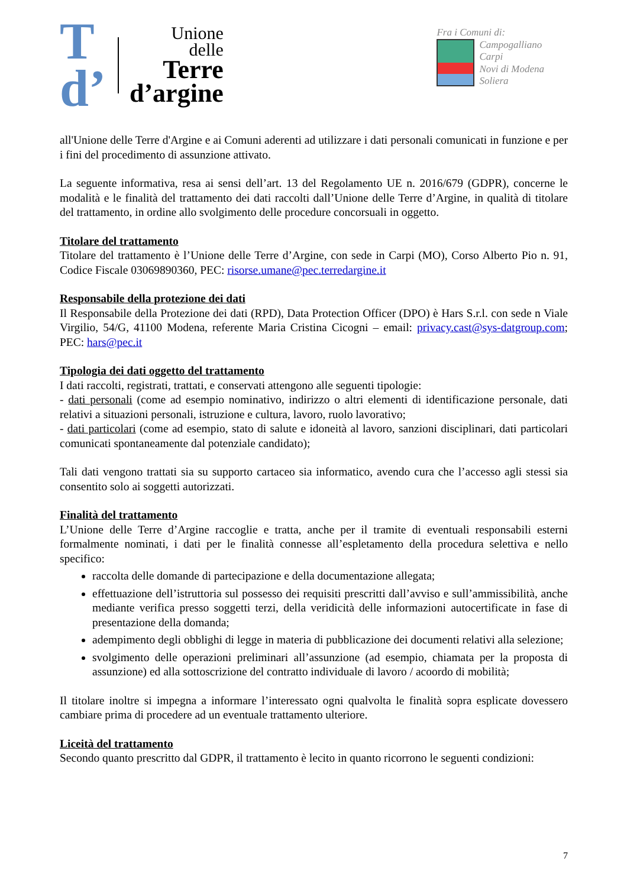T
d’
Unione
delle
Terre
d’argine
Fra i Comuni di:
Campogalliano
Carpi
Novi di Modena
Soliera
all'Unione delle Terre d'Argine e ai Comuni aderenti ad utilizzare i dati personali comunicati in funzione e per i fini del procedimento di assunzione attivato.
La seguente informativa, resa ai sensi dell’art. 13 del Regolamento UE n. 2016/679 (GDPR), concerne le modalità e le finalità del trattamento dei dati raccolti dall’Unione delle Terre d’Argine, in qualità di titolare del trattamento, in ordine allo svolgimento delle procedure concorsuali in oggetto.
Titolare del trattamento
Titolare del trattamento è l’Unione delle Terre d’Argine, con sede in Carpi (MO), Corso Alberto Pio n. 91, Codice Fiscale 03069890360, PEC: risorse.umane@pec.terredargine.it
Responsabile della protezione dei dati
Il Responsabile della Protezione dei dati (RPD), Data Protection Officer (DPO) è Hars S.r.l. con sede n Viale Virgilio, 54/G, 41100 Modena, referente Maria Cristina Cicogni – email: privacy.cast@sys-datgroup.com; PEC: hars@pec.it
Tipologia dei dati oggetto del trattamento
I dati raccolti, registrati, trattati, e conservati attengono alle seguenti tipologie:
- dati personali (come ad esempio nominativo, indirizzo o altri elementi di identificazione personale, dati relativi a situazioni personali, istruzione e cultura, lavoro, ruolo lavorativo;
- dati particolari (come ad esempio, stato di salute e idoneità al lavoro, sanzioni disciplinari, dati particolari comunicati spontaneamente dal potenziale candidato);
Tali dati vengono trattati sia su supporto cartaceo sia informatico, avendo cura che l’accesso agli stessi sia consentito solo ai soggetti autorizzati.
Finalità del trattamento
L’Unione delle Terre d’Argine raccoglie e tratta, anche per il tramite di eventuali responsabili esterni formalmente nominati, i dati per le finalità connesse all’espletamento della procedura selettiva e nello specifico:
raccolta delle domande di partecipazione e della documentazione allegata;
effettuazione dell’istruttoria sul possesso dei requisiti prescritti dall’avviso e sull’ammissibilità, anche mediante verifica presso soggetti terzi, della veridicità delle informazioni autocertificate in fase di presentazione della domanda;
adempimento degli obblighi di legge in materia di pubblicazione dei documenti relativi alla selezione;
svolgimento delle operazioni preliminari all’assunzione (ad esempio, chiamata per la proposta di assunzione) ed alla sottoscrizione del contratto individuale di lavoro / acoordo di mobilità;
Il titolare inoltre si impegna a informare l’interessato ogni qualvolta le finalità sopra esplicate dovessero cambiare prima di procedere ad un eventuale trattamento ulteriore.
Liceità del trattamento
Secondo quanto prescritto dal GDPR, il trattamento è lecito in quanto ricorrono le seguenti condizioni:
7